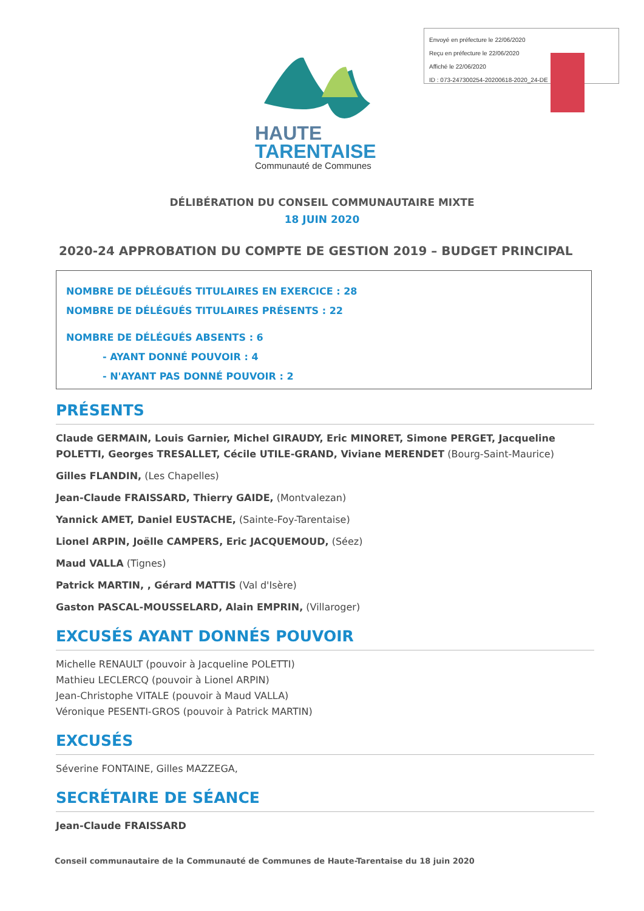Envoyé en préfecture le 22/06/2020
Reçu en préfecture le 22/06/2020
Affiché le 22/06/2020
ID : 073-247300254-20200618-2020_24-DE
HAUTE
TARENTAISE
Communauté de Communes
DÉLIBÉRATION DU CONSEIL COMMUNAUTAIRE MIXTE
18 JUIN 2020
2020-24 APPROBATION DU COMPTE DE GESTION 2019 – BUDGET PRINCIPAL
NOMBRE DE DÉLÉGUÉS TITULAIRES EN EXERCICE : 28
NOMBRE DE DÉLÉGUÉS TITULAIRES PRÉSENTS : 22
NOMBRE DE DÉLÉGUÉS ABSENTS : 6
- AYANT DONNÉ POUVOIR : 4
- N'AYANT PAS DONNÉ POUVOIR : 2
PRÉSENTS
Claude GERMAIN, Louis Garnier, Michel GIRAUDY, Eric MINORET, Simone PERGET, Jacqueline POLETTI, Georges TRESALLET, Cécile UTILE-GRAND, Viviane MERENDET (Bourg-Saint-Maurice)
Gilles FLANDIN, (Les Chapelles)
Jean-Claude FRAISSARD, Thierry GAIDE, (Montvalezan)
Yannick AMET, Daniel EUSTACHE, (Sainte-Foy-Tarentaise)
Lionel ARPIN, Joëlle CAMPERS, Eric JACQUEMOUD, (Séez)
Maud VALLA (Tignes)
Patrick MARTIN, , Gérard MATTIS (Val d'Isère)
Gaston PASCAL-MOUSSELARD, Alain EMPRIN, (Villaroger)
EXCUSÉS AYANT DONNÉS POUVOIR
Michelle RENAULT (pouvoir à Jacqueline POLETTI)
Mathieu LECLERCQ (pouvoir à Lionel ARPIN)
Jean-Christophe VITALE (pouvoir à Maud VALLA)
Véronique PESENTI-GROS (pouvoir à Patrick MARTIN)
EXCUSÉS
Séverine FONTAINE, Gilles MAZZEGA,
SECRÉTAIRE DE SÉANCE
Jean-Claude FRAISSARD
Conseil communautaire de la Communauté de Communes de Haute-Tarentaise du 18 juin 2020